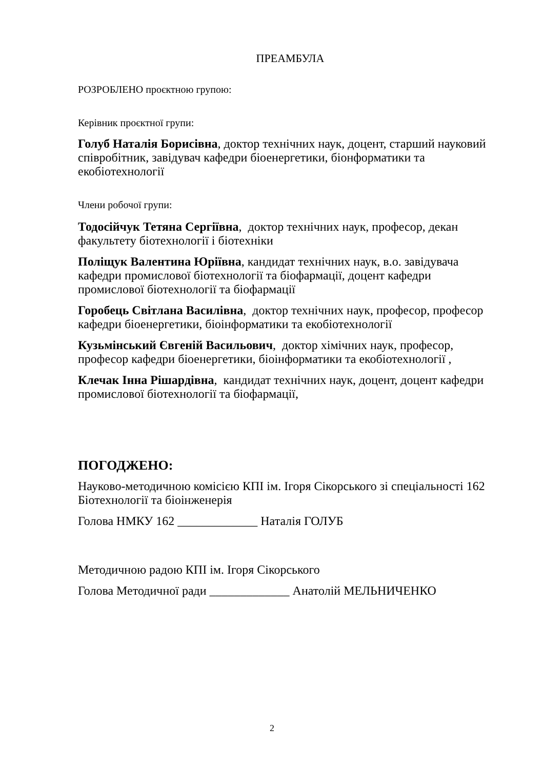ПРЕАМБУЛА
РОЗРОБЛЕНО проєктною групою:
Керівник проєктної групи:
Голуб Наталія Борисівна, доктор технічних наук, доцент, старший науковий співробітник, завідувач кафедри біоенергетики, біонформатики та екобіотехнології
Члени робочої групи:
Тодосійчук Тетяна Сергіївна, доктор технічних наук, професор, декан факультету біотехнології і біотехніки
Поліщук Валентина Юріївна, кандидат технічних наук, в.о. завідувача кафедри промислової біотехнології та біофармації, доцент кафедри промислової біотехнології та біофармації
Горобець Світлана Василівна, доктор технічних наук, професор, професор кафедри біоенергетики, біоінформатики та екобіотехнології
Кузьмінський Євгеній Васильович, доктор хімічних наук, професор, професор кафедри біоенергетики, біоінформатики та екобіотехнології ,
Клечак Інна Рішардівна, кандидат технічних наук, доцент, доцент кафедри промислової біотехнології та біофармації,
ПОГОДЖЕНО:
Науково-методичною комісією КПІ ім. Ігоря Сікорського зі спеціальності 162 Біотехнології та біоінженерія
Голова НМКУ 162 _____________ Наталія ГОЛУБ
Методичною радою КПІ ім. Ігоря Сікорського
Голова Методичної ради _____________ Анатолій МЕЛЬНИЧЕНКО
2